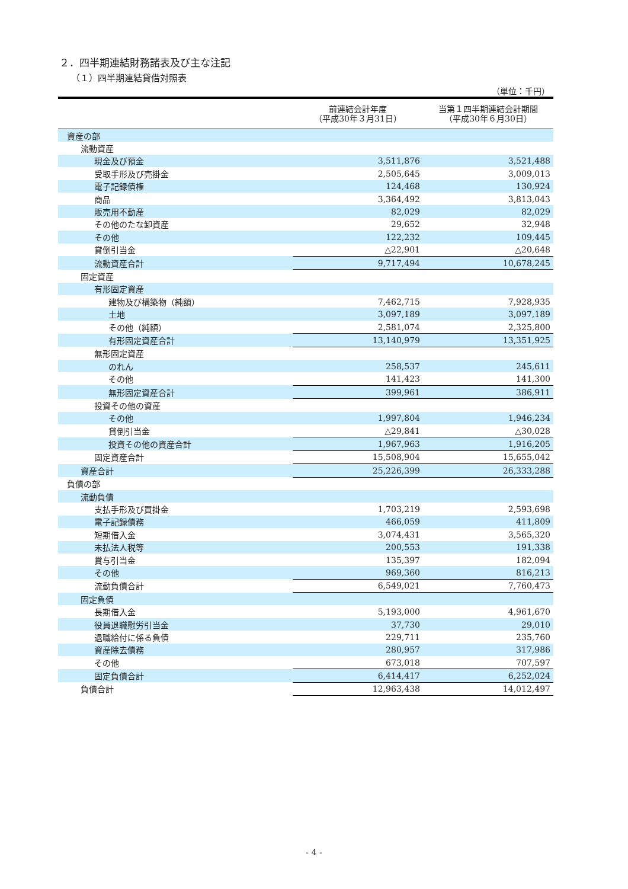２．四半期連結財務諸表及び主な注記
（１）四半期連結貸借対照表
（単位：千円）
| | 前連結会計年度 （平成30年３月31日） | 当第１四半期連結会計期間 （平成30年６月30日） |
| --- | --- | --- |
| 資産の部 | | |
| 流動資産 | | |
| 現金及び預金 | 3,511,876 | 3,521,488 |
| 受取手形及び売掛金 | 2,505,645 | 3,009,013 |
| 電子記録債権 | 124,468 | 130,924 |
| 商品 | 3,364,492 | 3,813,043 |
| 販売用不動産 | 82,029 | 82,029 |
| その他のたな卸資産 | 29,652 | 32,948 |
| その他 | 122,232 | 109,445 |
| 貸倒引当金 | △22,901 | △20,648 |
| 流動資産合計 | 9,717,494 | 10,678,245 |
| 固定資産 | | |
| 有形固定資産 | | |
| 建物及び構築物（純額） | 7,462,715 | 7,928,935 |
| 土地 | 3,097,189 | 3,097,189 |
| その他（純額） | 2,581,074 | 2,325,800 |
| 有形固定資産合計 | 13,140,979 | 13,351,925 |
| 無形固定資産 | | |
| のれん | 258,537 | 245,611 |
| その他 | 141,423 | 141,300 |
| 無形固定資産合計 | 399,961 | 386,911 |
| 投資その他の資産 | | |
| その他 | 1,997,804 | 1,946,234 |
| 貸倒引当金 | △29,841 | △30,028 |
| 投資その他の資産合計 | 1,967,963 | 1,916,205 |
| 固定資産合計 | 15,508,904 | 15,655,042 |
| 資産合計 | 25,226,399 | 26,333,288 |
| 負債の部 | | |
| 流動負債 | | |
| 支払手形及び買掛金 | 1,703,219 | 2,593,698 |
| 電子記録債務 | 466,059 | 411,809 |
| 短期借入金 | 3,074,431 | 3,565,320 |
| 未払法人税等 | 200,553 | 191,338 |
| 賞与引当金 | 135,397 | 182,094 |
| その他 | 969,360 | 816,213 |
| 流動負債合計 | 6,549,021 | 7,760,473 |
| 固定負債 | | |
| 長期借入金 | 5,193,000 | 4,961,670 |
| 役員退職慰労引当金 | 37,730 | 29,010 |
| 退職給付に係る負債 | 229,711 | 235,760 |
| 資産除去債務 | 280,957 | 317,986 |
| その他 | 673,018 | 707,597 |
| 固定負債合計 | 6,414,417 | 6,252,024 |
| 負債合計 | 12,963,438 | 14,012,497 |
- 4 -